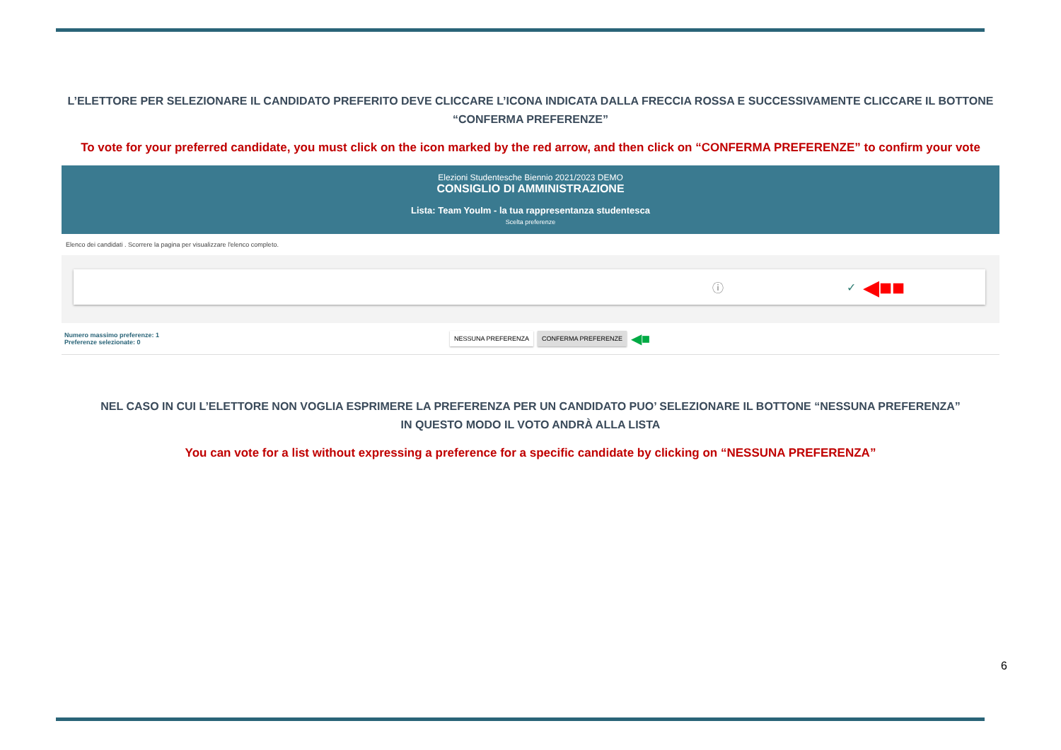L’ELETTORE PER SELEZIONARE IL CANDIDATO PREFERITO DEVE CLICCARE L’ICONA INDICATA DALLA FRECCIA ROSSA E SUCCESSIVAMENTE CLICCARE IL BOTTONE
“CONFERMA PREFERENZE”
To vote for your preferred candidate, you must click on the icon marked by the red arrow, and then click on “CONFERMA PREFERENZE” to confirm your vote
Elezioni Studentesche Biennio 2021/2023 DEMO
CONSIGLIO DI AMMINISTRAZIONE
Lista: Team YouIm - la tua rappresentanza studentesca
Scelta preferenze
Elenco dei candidati . Scorrere la pagina per visualizzare l'elenco completo.
ⓘ ✓ ◀■■
Numero massimo preferenze: 1
Preferenze selezionate: 0
NESSUNA PREFERENZA CONFERMA PREFERENZE ◀■
NEL CASO IN CUI L’ELETTORE NON VOGLIA ESPRIMERE LA PREFERENZA PER UN CANDIDATO PUO’ SELEZIONARE IL BOTTONE “NESSUNA PREFERENZA”
IN QUESTO MODO IL VOTO ANDRÀ ALLA LISTA
You can vote for a list without expressing a preference for a specific candidate by clicking on “NESSUNA PREFERENZA”
6